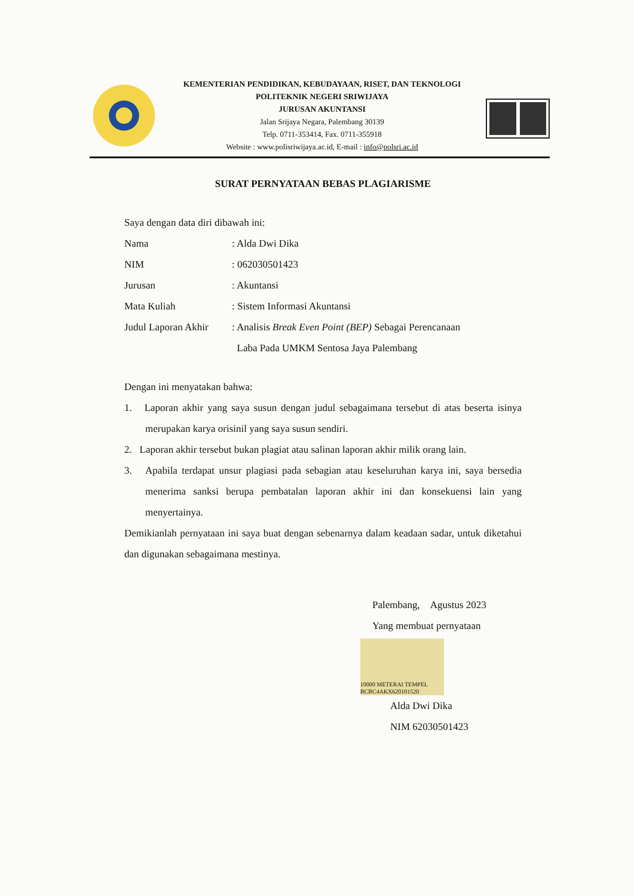KEMENTERIAN PENDIDIKAN, KEBUDAYAAN, RISET, DAN TEKNOLOGI
POLITEKNIK NEGERI SRIWIJAYA
JURUSAN AKUNTANSI
Jalan Srijaya Negara, Palembang 30139
Telp. 0711-353414, Fax. 0711-355918
Website : www.polisriwijaya.ac.id, E-mail : info@polsri.ac.id
SURAT PERNYATAAN BEBAS PLAGIARISME
Saya dengan data diri dibawah ini:
| Nama | : Alda Dwi Dika |
| NIM | : 062030501423 |
| Jurusan | : Akuntansi |
| Mata Kuliah | : Sistem Informasi Akuntansi |
| Judul Laporan Akhir | : Analisis Break Even Point (BEP) Sebagai Perencanaan Laba Pada UMKM Sentosa Jaya Palembang |
Dengan ini menyatakan bahwa:
1. Laporan akhir yang saya susun dengan judul sebagaimana tersebut di atas beserta isinya merupakan karya orisinil yang saya susun sendiri.
2. Laporan akhir tersebut bukan plagiat atau salinan laporan akhir milik orang lain.
3. Apabila terdapat unsur plagiasi pada sebagian atau keseluruhan karya ini, saya bersedia menerima sanksi berupa pembatalan laporan akhir ini dan konsekuensi lain yang menyertainya.
Demikianlah pernyataan ini saya buat dengan sebenarnya dalam keadaan sadar, untuk diketahui dan digunakan sebagaimana mestinya.
Palembang, Agustus 2023
Yang membuat pernyataan
10000 METERAI TEMPEL BCBC4AKX620101520
Alda Dwi Dika
NIM 62030501423